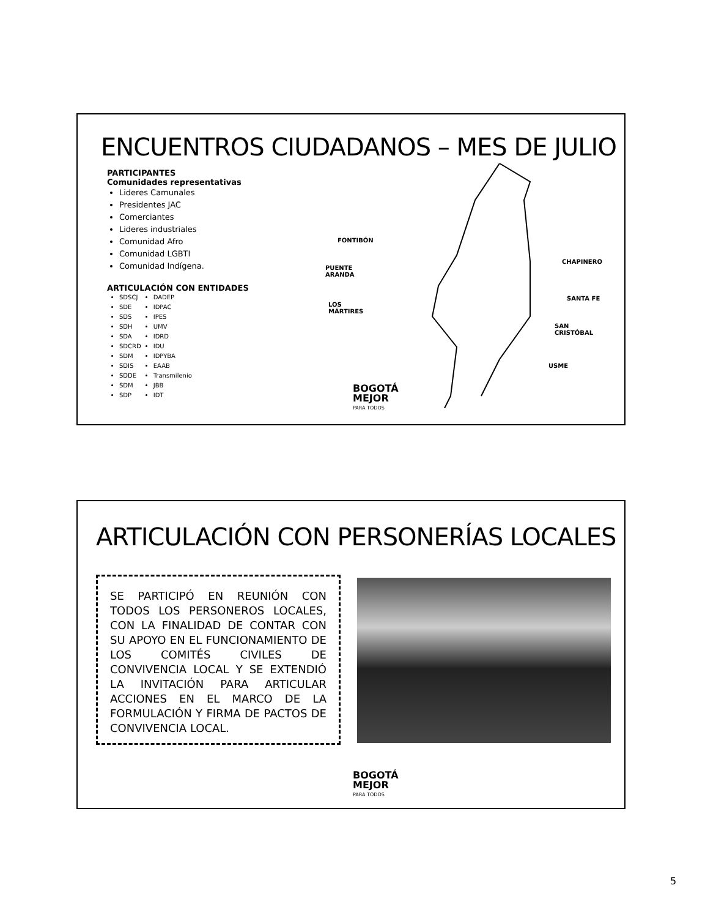ENCUENTROS CIUDADANOS – MES DE JULIO
PARTICIPANTES
Comunidades representativas
Lideres Camunales
Presidentes JAC
Comerciantes
Lideres industriales
Comunidad Afro
Comunidad LGBTI
Comunidad Indígena.
ARTICULACIÓN CON ENTIDADES
SDSCJ
SDE
SDS
SDH
SDA
SDCRD
SDM
SDIS
SDDE
SDM
SDP
DADEP
IDPAC
IPES
UMV
IDRD
IDU
IDPYBA
EAAB
Transmilenio
JBB
IDT
FONTIBÓN
PUENTE
ARANDA
LOS
MÁRTIRES
CHAPINERO
SANTA FE
SAN
CRISTÓBAL
USME
BOGOTÁ
MEJOR
PARA TODOS
ARTICULACIÓN CON PERSONERÍAS LOCALES
SE PARTICIPÓ EN REUNIÓN CON TODOS LOS PERSONEROS LOCALES, CON LA FINALIDAD DE CONTAR CON SU APOYO EN EL FUNCIONAMIENTO DE LOS COMITÉS CIVILES DE CONVIVENCIA LOCAL Y SE EXTENDIÓ LA INVITACIÓN PARA ARTICULAR ACCIONES EN EL MARCO DE LA FORMULACIÓN Y FIRMA DE PACTOS DE CONVIVENCIA LOCAL.
BOGOTÁ
MEJOR
PARA TODOS
5